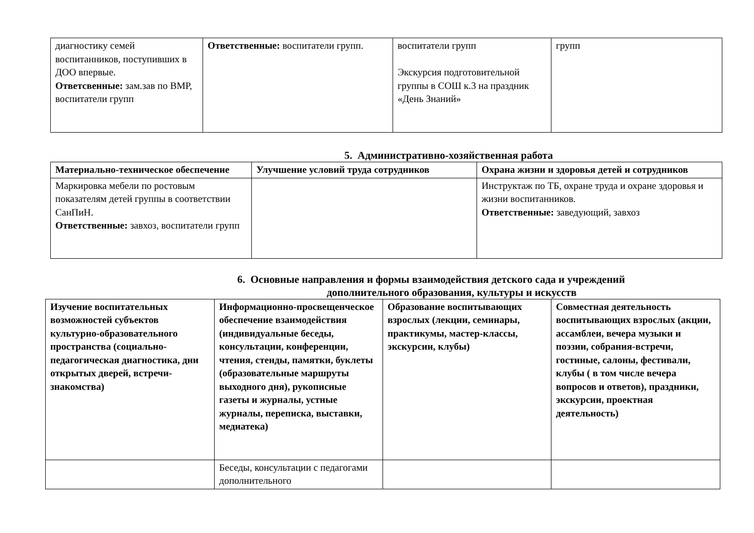| диагностику семей воспитанников, поступивших в ДОО впервые. Ответсвенные: зам.зав по ВМР, воспитатели групп | Ответственные: воспитатели групп. | воспитатели групп Экскурсия подготовительной группы в СОШ к.3 на праздник «День Знаний» | групп |
5. Административно-хозяйственная работа
| Материально-техническое обеспечение | Улучшение условий труда сотрудников | Охрана жизни и здоровья детей и сотрудников |
| Маркировка мебели по ростовым показателям детей группы в соответствии СанПиН. Ответственные: завхоз, воспитатели групп | | Инструктаж по ТБ, охране труда и охране здоровья и жизни воспитанников. Ответственные: заведующий, завхоз |
6. Основные направления и формы взаимодействия детского сада и учреждений
дополнительного образования, культуры и искусств
| Изучение воспитательных возможностей субъектов культурно-образовательного пространства (социально-педагогическая диагностика, дни открытых дверей, встречи-знакомства) | Информационно-просвещенческое обеспечение взаимодействия (индивидуальные беседы, консультации, конференции, чтения, стенды, памятки, буклеты (образовательные маршруты выходного дня), рукописные газеты и журналы, устные журналы, переписка, выставки, медиатека) | Образование воспитывающих взрослых (лекции, семинары, практикумы, мастер-классы, экскурсии, клубы) | Совместная деятельность воспитывающих взрослых (акции, ассамблеи, вечера музыки и поэзии, собрания-встречи, гостиные, салоны, фестивали, клубы ( в том числе вечера вопросов и ответов), праздники, экскурсии, проектная деятельность) |
| | Беседы, консультации с педагогами дополнительного | | |